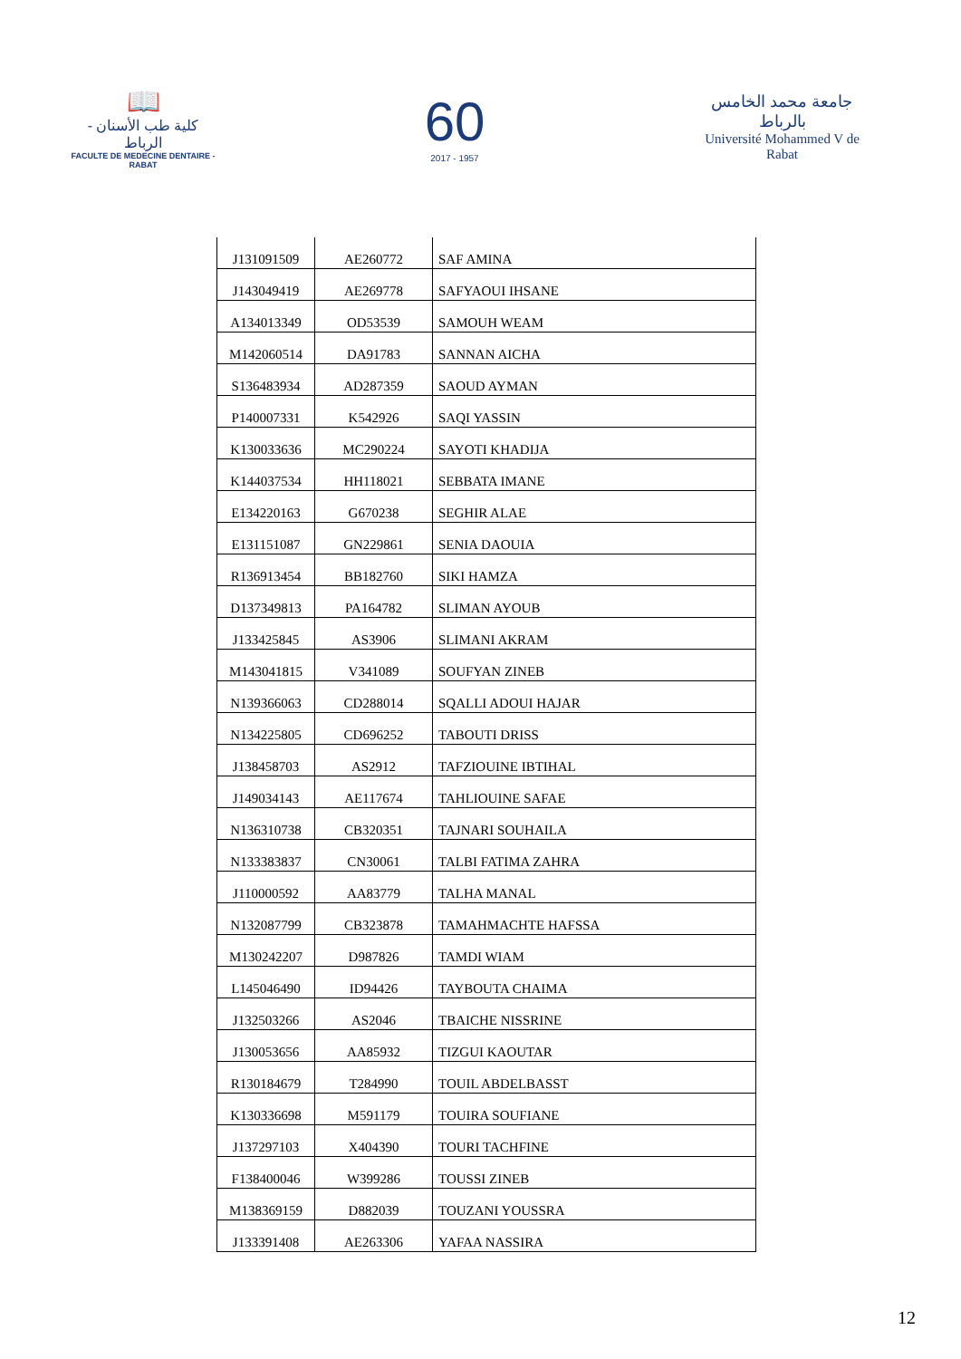📖
كلية طب الأسنان - الرباط
FACULTE DE MEDECINE DENTAIRE - RABAT
60
2017 - 1957
جامعة محمد الخامس بالرباط
Université Mohammed V de Rabat
| J131091509 | AE260772 | SAF AMINA |
| J143049419 | AE269778 | SAFYAOUI IHSANE |
| A134013349 | OD53539 | SAMOUH WEAM |
| M142060514 | DA91783 | SANNAN AICHA |
| S136483934 | AD287359 | SAOUD AYMAN |
| P140007331 | K542926 | SAQI YASSIN |
| K130033636 | MC290224 | SAYOTI KHADIJA |
| K144037534 | HH118021 | SEBBATA IMANE |
| E134220163 | G670238 | SEGHIR ALAE |
| E131151087 | GN229861 | SENIA DAOUIA |
| R136913454 | BB182760 | SIKI HAMZA |
| D137349813 | PA164782 | SLIMAN AYOUB |
| J133425845 | AS3906 | SLIMANI AKRAM |
| M143041815 | V341089 | SOUFYAN ZINEB |
| N139366063 | CD288014 | SQALLI ADOUI HAJAR |
| N134225805 | CD696252 | TABOUTI DRISS |
| J138458703 | AS2912 | TAFZIOUINE IBTIHAL |
| J149034143 | AE117674 | TAHLIOUINE SAFAE |
| N136310738 | CB320351 | TAJNARI SOUHAILA |
| N133383837 | CN30061 | TALBI FATIMA ZAHRA |
| J110000592 | AA83779 | TALHA MANAL |
| N132087799 | CB323878 | TAMAHMACHTE HAFSSA |
| M130242207 | D987826 | TAMDI WIAM |
| L145046490 | ID94426 | TAYBOUTA CHAIMA |
| J132503266 | AS2046 | TBAICHE NISSRINE |
| J130053656 | AA85932 | TIZGUI KAOUTAR |
| R130184679 | T284990 | TOUIL ABDELBASST |
| K130336698 | M591179 | TOUIRA SOUFIANE |
| J137297103 | X404390 | TOURI TACHFINE |
| F138400046 | W399286 | TOUSSI ZINEB |
| M138369159 | D882039 | TOUZANI YOUSSRA |
| J133391408 | AE263306 | YAFAA NASSIRA |
12